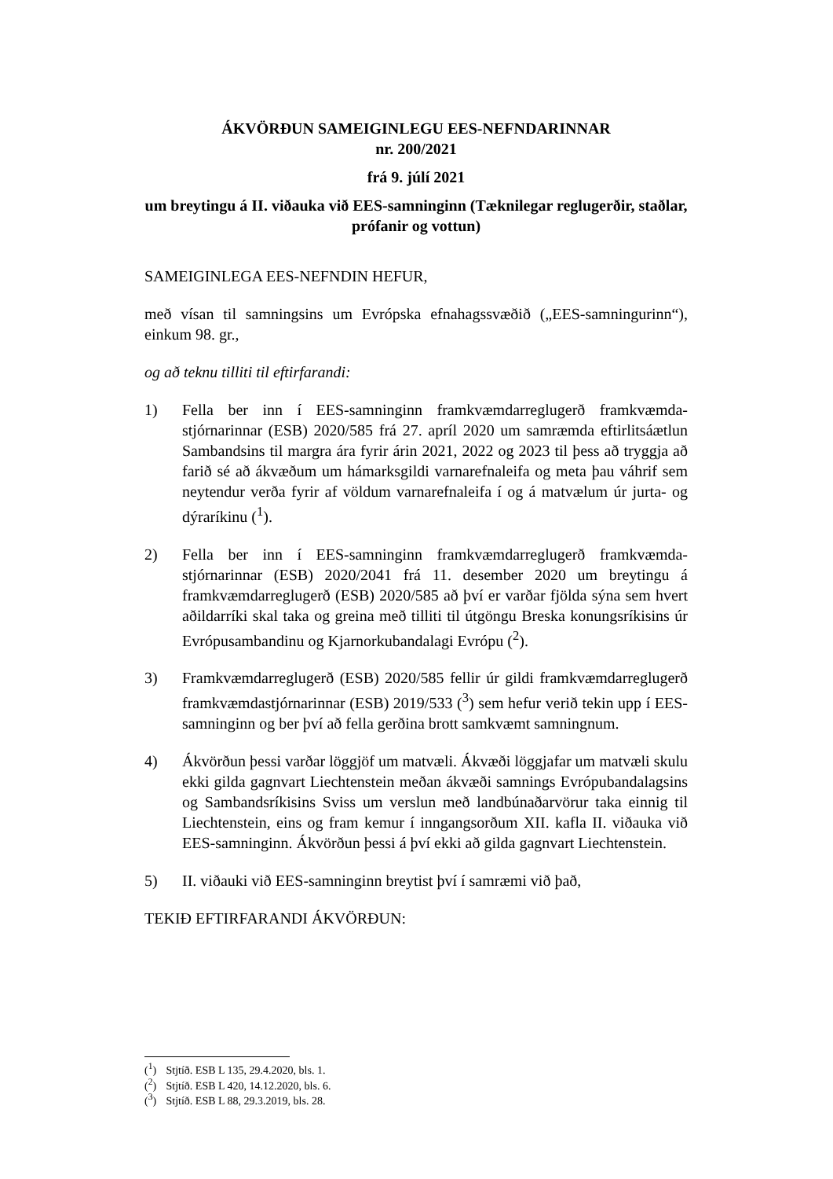ÁKVÖRÐUN SAMEIGINLEGU EES-NEFNDARINNAR
nr. 200/2021
frá 9. júlí 2021
um breytingu á II. viðauka við EES-samninginn (Tæknilegar reglugerðir, staðlar, prófanir og vottun)
SAMEIGINLEGA EES-NEFNDIN HEFUR,
með vísan til samningsins um Evrópska efnahagssvæðið („EES-samningurinn“), einkum 98. gr.,
og að teknu tilliti til eftirfarandi:
1) Fella ber inn í EES-samninginn framkvæmdarreglugerð framkvæmda­stjórnarinnar (ESB) 2020/585 frá 27. apríl 2020 um samræmda eftirlitsá­ætlun Sambandsins til margra ára fyrir árin 2021, 2022 og 2023 til þess að tryggja að farið sé að ákvæðum um hámarksgildi varnarefnaleifa og meta þau váhrif sem neytendur verða fyrir af völdum varnarefnaleifa í og á matvælum úr jurta- og dýraríkinu (<sup>1</sup>).
2) Fella ber inn í EES-samninginn framkvæmdarreglugerð framkvæmda­stjórnarinnar (ESB) 2020/2041 frá 11. desember 2020 um breytingu á framkvæmdarreglugerð (ESB) 2020/585 að því er varðar fjölda sýna sem hvert aðildarríki skal taka og greina með tilliti til útgöngu Breska kon­ungsríkisins úr Evrópusambandinu og Kjarnorkubandalagi Evrópu (<sup>2</sup>).
3) Framkvæmdarreglugerð (ESB) 2020/585 fellir úr gildi framkvæmdar­reglugerð framkvæmdastjórnarinnar (ESB) 2019/533 (<sup>3</sup>) sem hefur verið tekin upp í EES-samninginn og ber því að fella gerðina brott samkvæmt samningnum.
4) Ákvörðun þessi varðar löggjöf um matvæli. Ákvæði löggjafar um matvæli skulu ekki gilda gagnvart Liechtenstein meðan ákvæði samnings Evrópubandalagsins og Sambandsríkisins Sviss um verslun með land­búnaðarvörur taka einnig til Liechtenstein, eins og fram kemur í inn­gangsorðum XII. kafla II. viðauka við EES-samninginn. Ákvörðun þessi á því ekki að gilda gagnvart Liechtenstein.
5) II. viðauki við EES-samninginn breytist því í samræmi við það,
TEKIÐ EFTIRFARANDI ÁKVÖRÐUN:
(<sup>1</sup>) Stjtíð. ESB L 135, 29.4.2020, bls. 1.
(<sup>2</sup>) Stjtíð. ESB L 420, 14.12.2020, bls. 6.
(<sup>3</sup>) Stjtíð. ESB L 88, 29.3.2019, bls. 28.